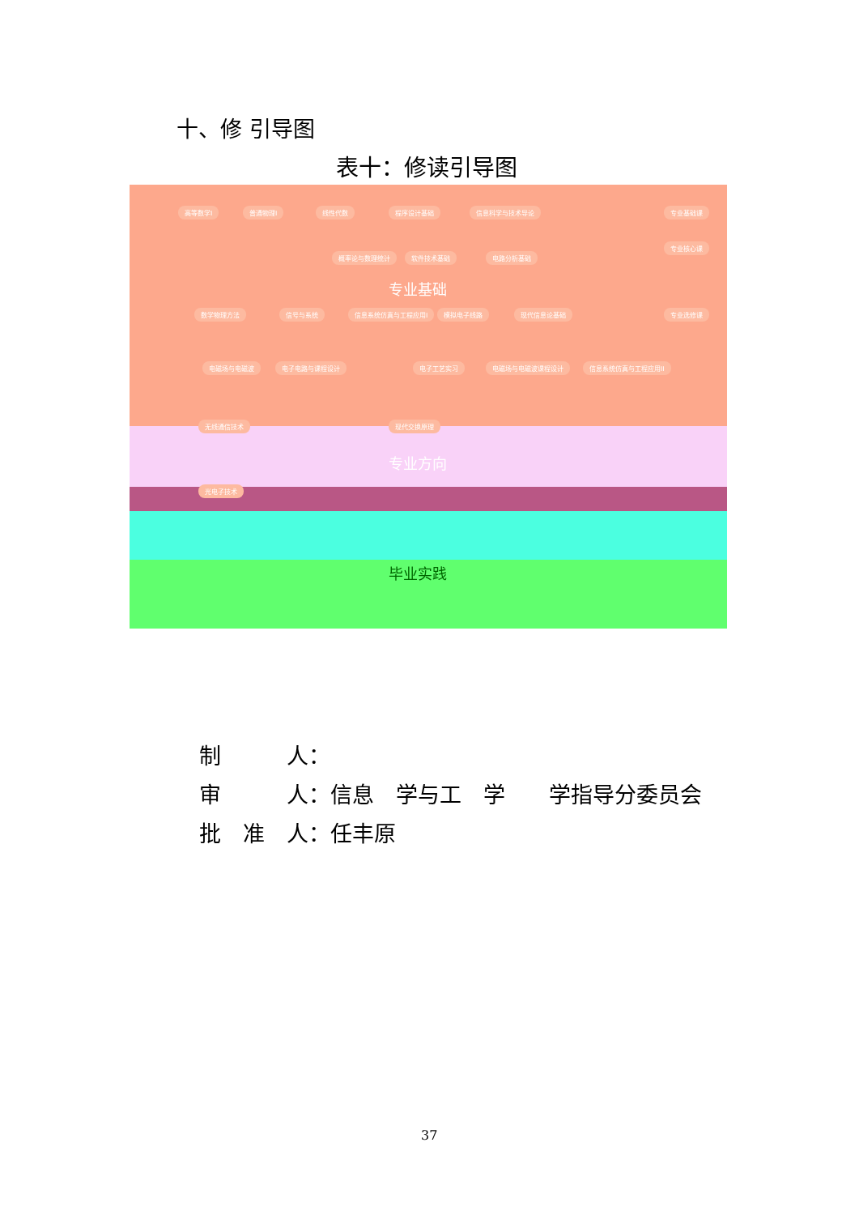十、修 引导图
表十：修读引导图
高等数学I 普通物理I 线性代数 程序设计基础 信息科学与技术导论 专业基础课
专业核心课
概率论与数理统计 软件技术基础 电路分析基础
专业基础
数学物理方法 信号与系统 信息系统仿真与工程应用I 模拟电子线路 现代信息论基础 专业选修课
电磁场与电磁波 电子电路与课程设计 电子工艺实习 电磁场与电磁波课程设计 信息系统仿真与工程应用II
无线通信技术 现代交换原理
专业方向
光电子技术
毕业实践
制　　　人：
审　　　人：信息　学与工　学　　学指导分委员会
批　准　人：任丰原
37